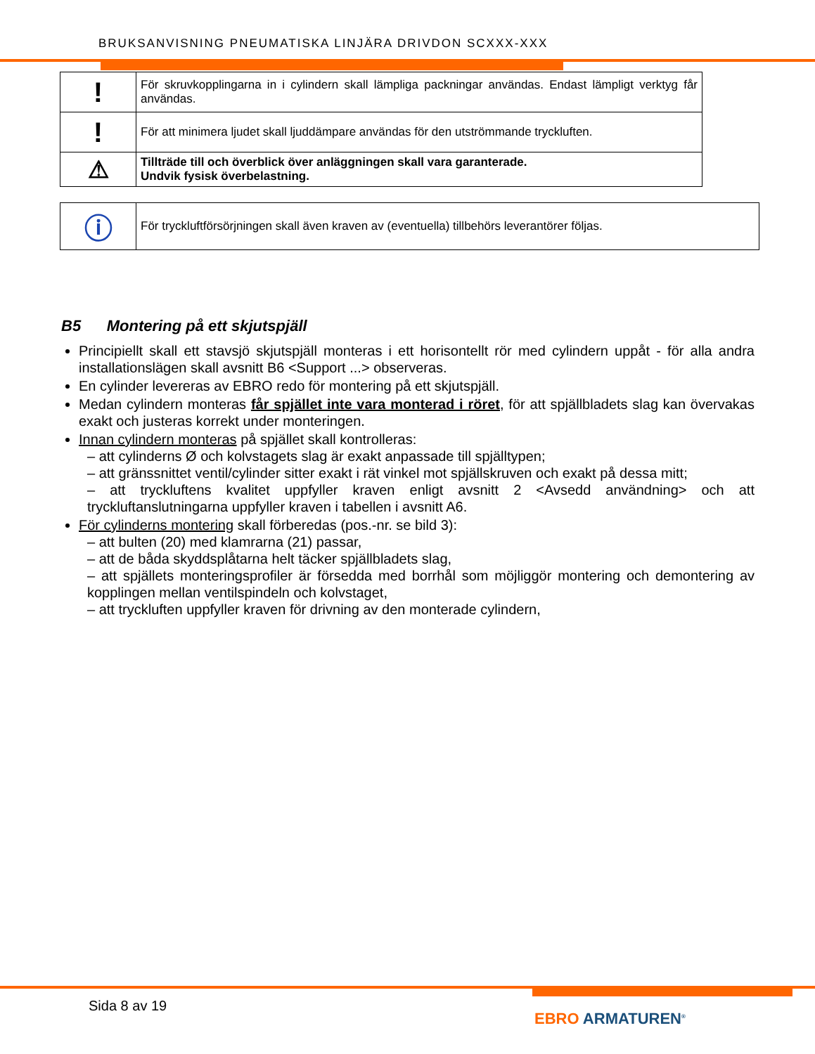BRUKSANVISNING PNEUMATISKA LINJÄRA DRIVDON SCXXX-XXX
| ! | För skruvkopplingarna in i cylindern skall lämpliga packningar användas. Endast lämpligt verktyg får användas. |
| ! | För att minimera ljudet skall ljuddämpare användas för den utströmmande tryckluften. |
| ⚠ | Tillträde till och överblick över anläggningen skall vara garanterade. Undvik fysisk överbelastning. |
| ⓘ | För tryckluftförsörjningen skall även kraven av (eventuella) tillbehörs leverantörer följas. |
B5 Montering på ett skjutspjäll
Principiellt skall ett stavsjö skjutspjäll monteras i ett horisontellt rör med cylindern uppåt - för alla andra installationslägen skall avsnitt B6 <Support ...> observeras.
En cylinder levereras av EBRO redo för montering på ett skjutspjäll.
Medan cylindern monteras får spjället inte vara monterad i röret, för att spjällbladets slag kan övervakas exakt och justeras korrekt under monteringen.
Innan cylindern monteras på spjället skall kontrolleras:
– att cylinderns Ø och kolvstagets slag är exakt anpassade till spjälltypen;
– att gränssnittet ventil/cylinder sitter exakt i rät vinkel mot spjällskruven och exakt på dessa mitt;
– att tryckluftens kvalitet uppfyller kraven enligt avsnitt 2 <Avsedd användning> och att tryckluftanslutningarna uppfyller kraven i tabellen i avsnitt A6.
För cylinderns montering skall förberedas (pos.-nr. se bild 3):
– att bulten (20) med klamrarna (21) passar,
– att de båda skyddsplåtarna helt täcker spjällbladets slag,
– att spjällets monteringsprofiler är försedda med borrhål som möjliggör montering och demontering av kopplingen mellan ventilspindeln och kolvstaget,
– att tryckluften uppfyller kraven för drivning av den monterade cylindern,
Sida 8 av 19
EBRO ARMATUREN<sup>®</sup>